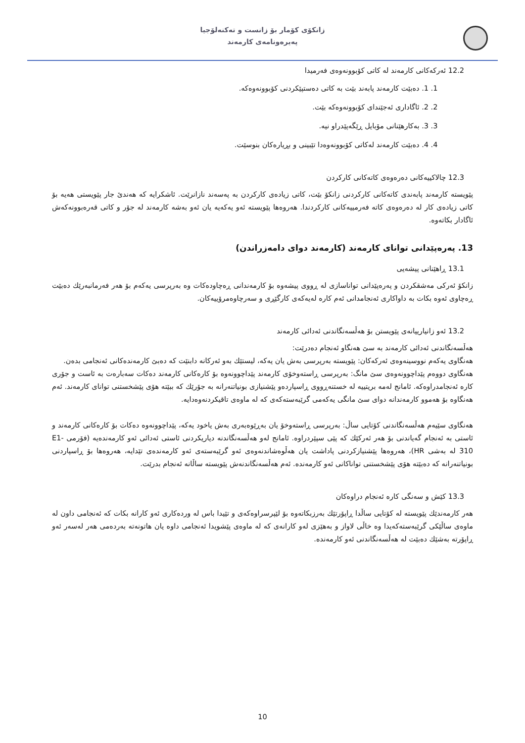زانکۆی کۆمار بۆ زانست و تەکنەلۆجیا
پەیرەونامەی کارمەند
12.2 ئەرکەکانی کارمەند لە کاتی کۆبوونەوەی فەرمیدا
1. 1. دەبێت کارمەند پابەند بێت بە کاتی دەستپێکردنی کۆبوونەوەکە.
2. 2. ئاگاداری ئەجێندای کۆبوونەوەکە بێت.
3. 3. بەکارهێنانی مۆبایل ڕێگەپێدراو نیە.
4. 4. دەبێت کارمەند لەکاتی کۆبوونەوەدا تێبینی و بڕیارەکان بنوسێت.
12.3 چالاکییەکانی دەرەوەی کاتەکانی کارکردن
پێویستە کارمەند پابەندی کاتەکانی کارکردنی زانکۆ بێت، کاتی زیادەی کارکردن بە پەسەند نازانرێت. ئاشکرایە کە هەندێ جار پێویستی هەیە بۆ کاتی زیادەی کار لە دەرەوەی کاتە فەرمییەکانی کارکردندا. هەروەها پێویستە ئەو یەکەیە یان ئەو بەشە کارمەند لە جۆر و کاتی قەرەبوونەکەش ئاگادار بکاتەوە.
13. پەرەپێدانی توانای کارمەند (کارمەند دوای دامەزراندن)
13.1 ڕاهێنانی پیشەیی
زانکۆ ئەرکی مەشقکردن و پەرەپێدانی تواناسازی لە ڕووی پیشەوە بۆ کارمەندانی ڕەچاودەکات وە بەرپرسی یەکەم بۆ هەر فەرمانبەرێك دەبێت ڕەچاوی ئەوە بکات بە داواکاری ئەنجامدانی ئەم کارە لەیەکەی کارگێڕی و سەرچاوەمرۆییەکان.
13.2 ئەو زانیارییانەی پێویستن بۆ هەڵسەنگاندنی ئەدائی کارمەند
هەڵسەنگاندنی ئەدائی کارمەند بە سێ هەنگاو ئەنجام دەدرێت:
هەنگاوی یەکەم نووسینەوەی ئەرکەکان: پێویستە بەرپرسی بەش یان یەکە، لیستێك بەو ئەرکانە دابنێت کە دەبێ کارمەندەکانی ئەنجامی بدەن.
هەنگاوی دووەم پێداچوونەوەی سێ مانگ: بەرپرسی ڕاستەوخۆی کارمەند پێداچوونەوە بۆ کارەکانی کارمەند دەکات سەبارەت بە ئاست و جۆری کارە ئەنجامدراوەکە. ئامانج لەمە بریتییە لە خستنەڕووی ڕاسپاردەو پێشنیازی بونیاتنەرانە بە جۆرێك کە ببێتە هۆی پێشخستنی توانای کارمەند. ئەم هەنگاوە بۆ هەموو کارمەندانە دوای سێ مانگی یەکەمی گرێبەستەکەی کە لە ماوەی تاقیکردنەوەدایە.
هەنگاوی سێیەم هەڵسەنگاندنی کۆتایی ساڵ: بەرپرسی ڕاستەوخۆ یان بەڕێوەبەری بەش یاخود یەکە، پێداچوونەوە دەکات بۆ کارەکانی کارمەند و ئاستی بە ئەنجام گەیاندنی بۆ هەر ئەرکێك کە پێی سپێردراوە. ئامانج لەو هەڵسەنگاندنە دیاریکردنی ئاستی ئەدائی ئەو کارمەندەیە (فۆرمی E1- 310 لە بەشی HR)، هەروەها پێشنیازکردنی پاداشت یان هەڵوەشاندنەوەی ئەو گرێبەستەی ئەو کارمەندەی تێدایە، هەروەها بۆ ڕاسپاردنی بونیاتنەرانە کە دەبێتە هۆی پێشخستنی تواناکانی ئەو کارمەندە. ئەم هەڵسەنگاندنەش پێویستە ساڵانە ئەنجام بدرێت.
13.3 کێش و سەنگی کارە ئەنجام دراوەکان
هەر کارمەندێك پێویستە لە کۆتایی ساڵدا ڕاپۆرتێك بەرزبکاتەوە بۆ لێپرسراوەکەی و تێیدا باس لە وردەکاری ئەو کارانە بکات کە ئەنجامی داون لە ماوەی ساڵێکی گرێبەستەکەیدا وە خاڵی لاواز و بەهێزی لەو کارانەی کە لە ماوەی پێشویدا ئەنجامی داوە یان هاتونەتە بەردەمی هەر لەسەر ئەو ڕاپۆرتە بەشێك دەبێت لە هەڵسەنگاندنی ئەو کارمەندە.
10